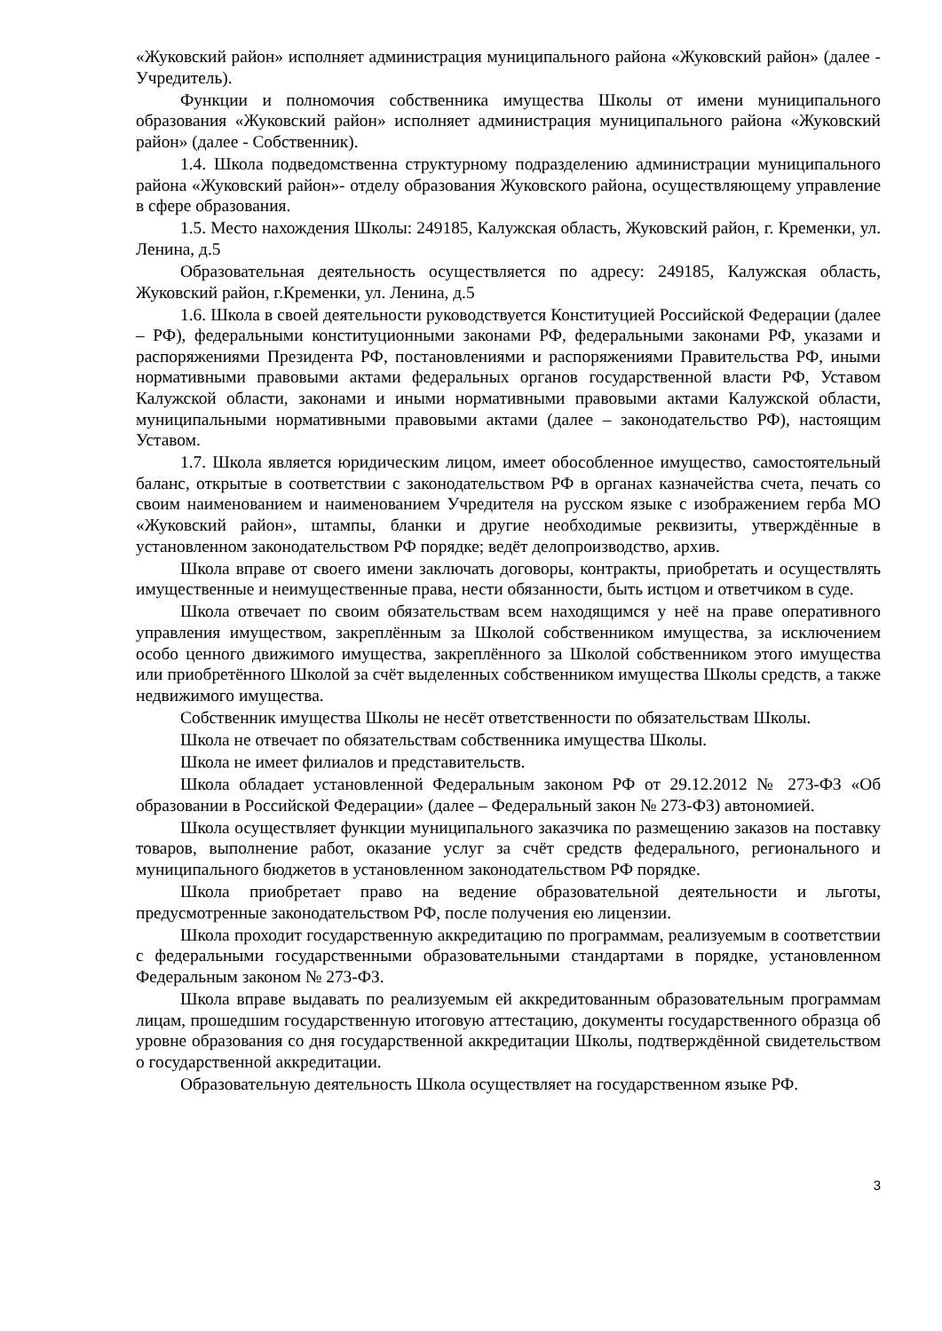«Жуковский район» исполняет администрация муниципального района «Жуковский район» (далее - Учредитель).
Функции и полномочия собственника имущества Школы от имени муниципального образования «Жуковский район» исполняет администрация муниципального района «Жуковский район» (далее - Собственник).
1.4. Школа подведомственна структурному подразделению администрации муниципального района «Жуковский район»- отделу образования Жуковского района, осуществляющему управление в сфере образования.
1.5. Место нахождения Школы: 249185, Калужская область, Жуковский район, г. Кременки, ул. Ленина, д.5
Образовательная деятельность осуществляется по адресу: 249185, Калужская область, Жуковский район, г.Кременки, ул. Ленина, д.5
1.6. Школа в своей деятельности руководствуется Конституцией Российской Федерации (далее – РФ), федеральными конституционными законами РФ, федеральными законами РФ, указами и распоряжениями Президента РФ, постановлениями и распоряжениями Правительства РФ, иными нормативными правовыми актами федеральных органов государственной власти РФ, Уставом Калужской области, законами и иными нормативными правовыми актами Калужской области, муниципальными нормативными правовыми актами (далее – законодательство РФ), настоящим Уставом.
1.7. Школа является юридическим лицом, имеет обособленное имущество, самостоятельный баланс, открытые в соответствии с законодательством РФ в органах казначейства счета, печать со своим наименованием и наименованием Учредителя на русском языке с изображением герба МО «Жуковский район», штампы, бланки и другие необходимые реквизиты, утверждённые в установленном законодательством РФ порядке; ведёт делопроизводство, архив.
Школа вправе от своего имени заключать договоры, контракты, приобретать и осуществлять имущественные и неимущественные права, нести обязанности, быть истцом и ответчиком в суде.
Школа отвечает по своим обязательствам всем находящимся у неё на праве оперативного управления имуществом, закреплённым за Школой собственником имущества, за исключением особо ценного движимого имущества, закреплённого за Школой собственником этого имущества или приобретённого Школой за счёт выделенных собственником имущества Школы средств, а также недвижимого имущества.
Собственник имущества Школы не несёт ответственности по обязательствам Школы.
Школа не отвечает по обязательствам собственника имущества Школы.
Школа не имеет филиалов и представительств.
Школа обладает установленной Федеральным законом РФ от 29.12.2012 № 273-ФЗ «Об образовании в Российской Федерации» (далее – Федеральный закон № 273-ФЗ) автономией.
Школа осуществляет функции муниципального заказчика по размещению заказов на поставку товаров, выполнение работ, оказание услуг за счёт средств федерального, регионального и муниципального бюджетов в установленном законодательством РФ порядке.
Школа приобретает право на ведение образовательной деятельности и льготы, предусмотренные законодательством РФ, после получения ею лицензии.
Школа проходит государственную аккредитацию по программам, реализуемым в соответствии с федеральными государственными образовательными стандартами в порядке, установленном Федеральным законом № 273-ФЗ.
Школа вправе выдавать по реализуемым ей аккредитованным образовательным программам лицам, прошедшим государственную итоговую аттестацию, документы государственного образца об уровне образования со дня государственной аккредитации Школы, подтверждённой свидетельством о государственной аккредитации.
Образовательную деятельность Школа осуществляет на государственном языке РФ.
3